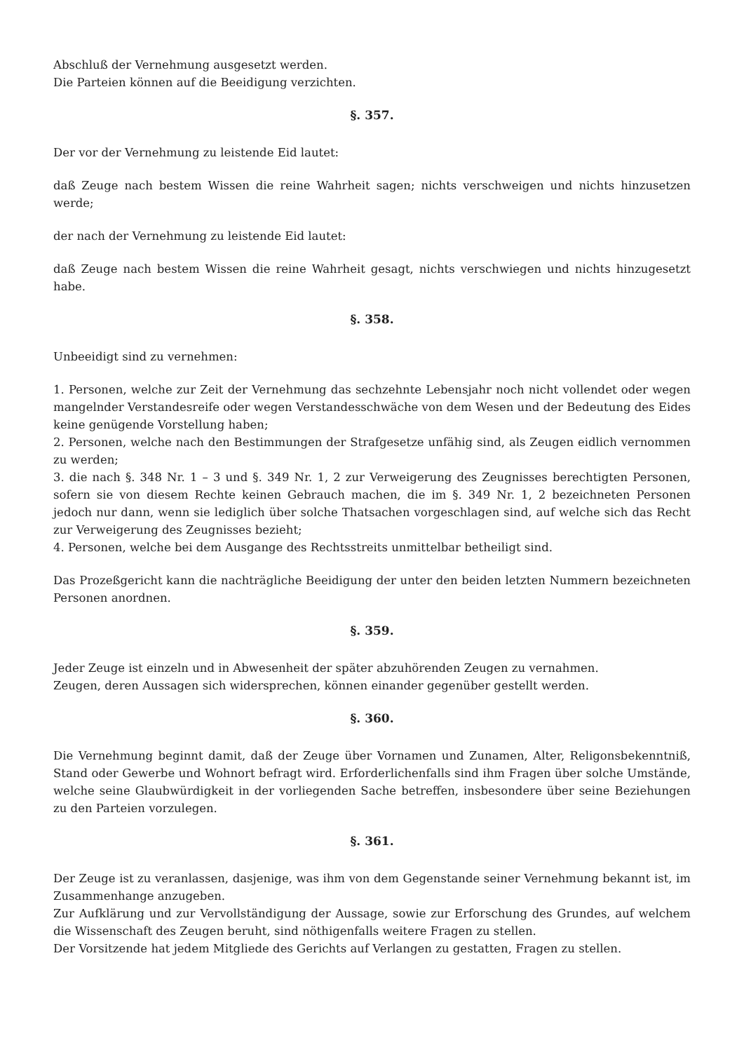Abschluß der Vernehmung ausgesetzt werden.
Die Parteien können auf die Beeidigung verzichten.
§. 357.
Der vor der Vernehmung zu leistende Eid lautet:
daß Zeuge nach bestem Wissen die reine Wahrheit sagen; nichts verschweigen und nichts hinzusetzen werde;
der nach der Vernehmung zu leistende Eid lautet:
daß Zeuge nach bestem Wissen die reine Wahrheit gesagt, nichts verschwiegen und nichts hinzugesetzt habe.
§. 358.
Unbeeidigt sind zu vernehmen:
1. Personen, welche zur Zeit der Vernehmung das sechzehnte Lebensjahr noch nicht vollendet oder wegen mangelnder Verstandesreife oder wegen Verstandesschwäche von dem Wesen und der Bedeutung des Eides keine genügende Vorstellung haben;
2. Personen, welche nach den Bestimmungen der Strafgesetze unfähig sind, als Zeugen eidlich vernommen zu werden;
3. die nach §. 348 Nr. 1 – 3 und §. 349 Nr. 1, 2 zur Verweigerung des Zeugnisses berechtigten Personen, sofern sie von diesem Rechte keinen Gebrauch machen, die im §. 349 Nr. 1, 2 bezeichneten Personen jedoch nur dann, wenn sie lediglich über solche Thatsachen vorgeschlagen sind, auf welche sich das Recht zur Verweigerung des Zeugnisses bezieht;
4. Personen, welche bei dem Ausgange des Rechtsstreits unmittelbar betheiligt sind.
Das Prozeßgericht kann die nachträgliche Beeidigung der unter den beiden letzten Nummern bezeichneten Personen anordnen.
§. 359.
Jeder Zeuge ist einzeln und in Abwesenheit der später abzuhörenden Zeugen zu vernahmen.
Zeugen, deren Aussagen sich widersprechen, können einander gegenüber gestellt werden.
§. 360.
Die Vernehmung beginnt damit, daß der Zeuge über Vornamen und Zunamen, Alter, Religonsbekenntniß, Stand oder Gewerbe und Wohnort befragt wird. Erforderlichenfalls sind ihm Fragen über solche Umstände, welche seine Glaubwürdigkeit in der vorliegenden Sache betreffen, insbesondere über seine Beziehungen zu den Parteien vorzulegen.
§. 361.
Der Zeuge ist zu veranlassen, dasjenige, was ihm von dem Gegenstande seiner Vernehmung bekannt ist, im Zusammenhange anzugeben.
Zur Aufklärung und zur Vervollständigung der Aussage, sowie zur Erforschung des Grundes, auf welchem die Wissenschaft des Zeugen beruht, sind nöthigenfalls weitere Fragen zu stellen.
Der Vorsitzende hat jedem Mitgliede des Gerichts auf Verlangen zu gestatten, Fragen zu stellen.